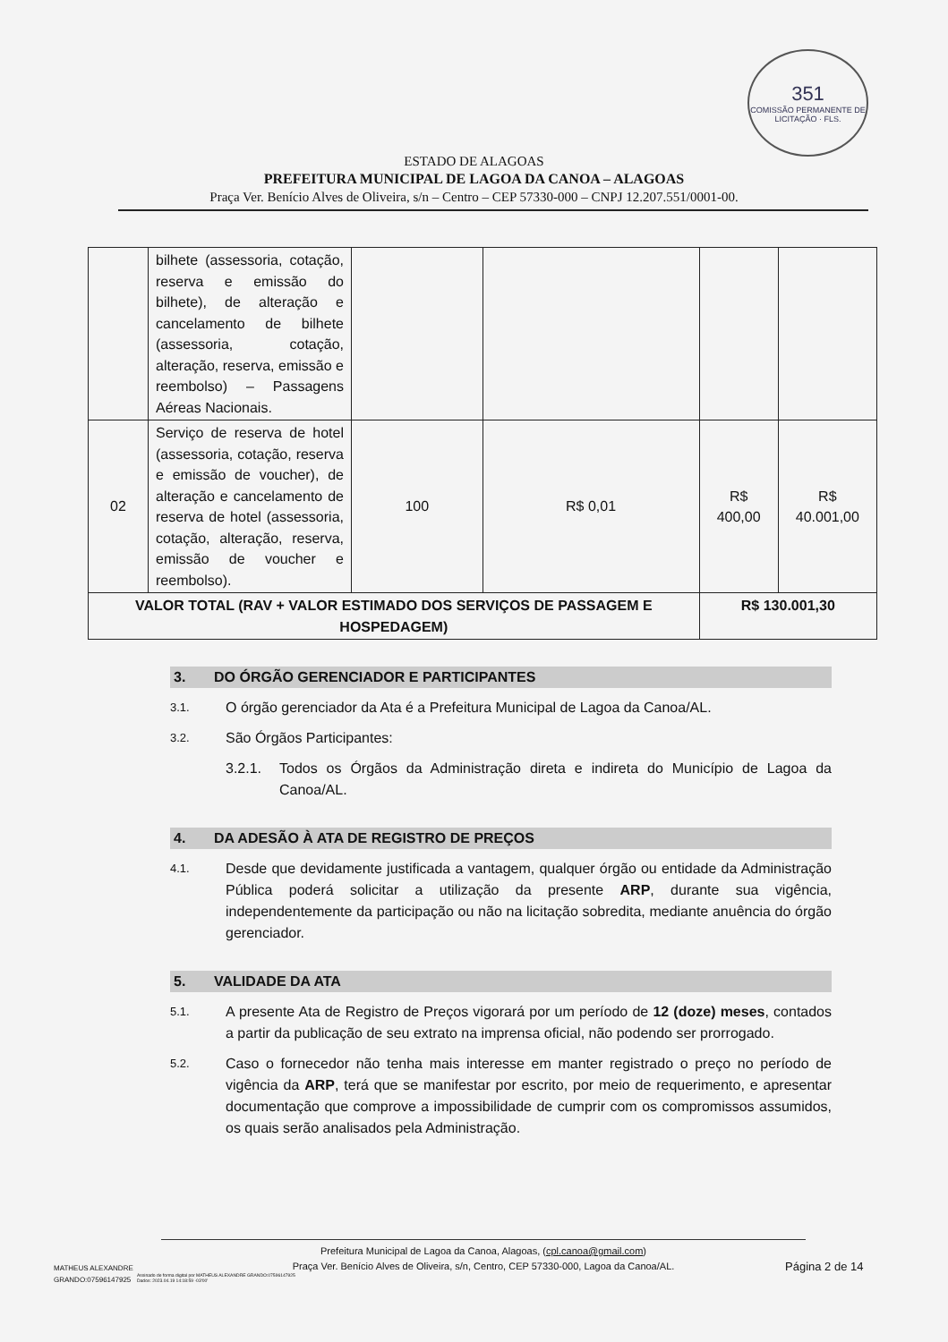351
COMISSÃO PERMANENTE DE LICITAÇÃO · FLS.
ESTADO DE ALAGOAS
PREFEITURA MUNICIPAL DE LAGOA DA CANOA – ALAGOAS
Praça Ver. Benício Alves de Oliveira, s/n – Centro – CEP 57330-000 – CNPJ 12.207.551/0001-00.
| | bilhete (assessoria, cotação, reserva e emissão do bilhete), de alteração e cancelamento de bilhete (assessoria, cotação, alteração, reserva, emissão e reembolso) – Passagens Aéreas Nacionais. | | | | |
| 02 | Serviço de reserva de hotel (assessoria, cotação, reserva e emissão de voucher), de alteração e cancelamento de reserva de hotel (assessoria, cotação, alteração, reserva, emissão de voucher e reembolso). | 100 | R$ 0,01 | R$ 400,00 | R$ 40.001,00 |
| VALOR TOTAL (RAV + VALOR ESTIMADO DOS SERVIÇOS DE PASSAGEM E HOSPEDAGEM) | | | | R$ 130.001,30 | |
3. DO ÓRGÃO GERENCIADOR E PARTICIPANTES
3.1. O órgão gerenciador da Ata é a Prefeitura Municipal de Lagoa da Canoa/AL.
3.2. São Órgãos Participantes:
3.2.1. Todos os Órgãos da Administração direta e indireta do Município de Lagoa da Canoa/AL.
4. DA ADESÃO À ATA DE REGISTRO DE PREÇOS
4.1. Desde que devidamente justificada a vantagem, qualquer órgão ou entidade da Administração Pública poderá solicitar a utilização da presente ARP, durante sua vigência, independentemente da participação ou não na licitação sobredita, mediante anuência do órgão gerenciador.
5. VALIDADE DA ATA
5.1. A presente Ata de Registro de Preços vigorará por um período de 12 (doze) meses, contados a partir da publicação de seu extrato na imprensa oficial, não podendo ser prorrogado.
5.2. Caso o fornecedor não tenha mais interesse em manter registrado o preço no período de vigência da ARP, terá que se manifestar por escrito, por meio de requerimento, e apresentar documentação que comprove a impossibilidade de cumprir com os compromissos assumidos, os quais serão analisados pela Administração.
Prefeitura Municipal de Lagoa da Canoa, Alagoas, (cpl.canoa@gmail.com)
Praça Ver. Benício Alves de Oliveira, s/n, Centro, CEP 57330-000, Lagoa da Canoa/AL.
MATHEUS ALEXANDRE
GRANDO:07596147925 Assinado de forma digital por MATHEUS ALEXANDRE GRANDO:07596147925
Dados: 2023.04.19 14:18:59 -03'00'
Página 2 de 14